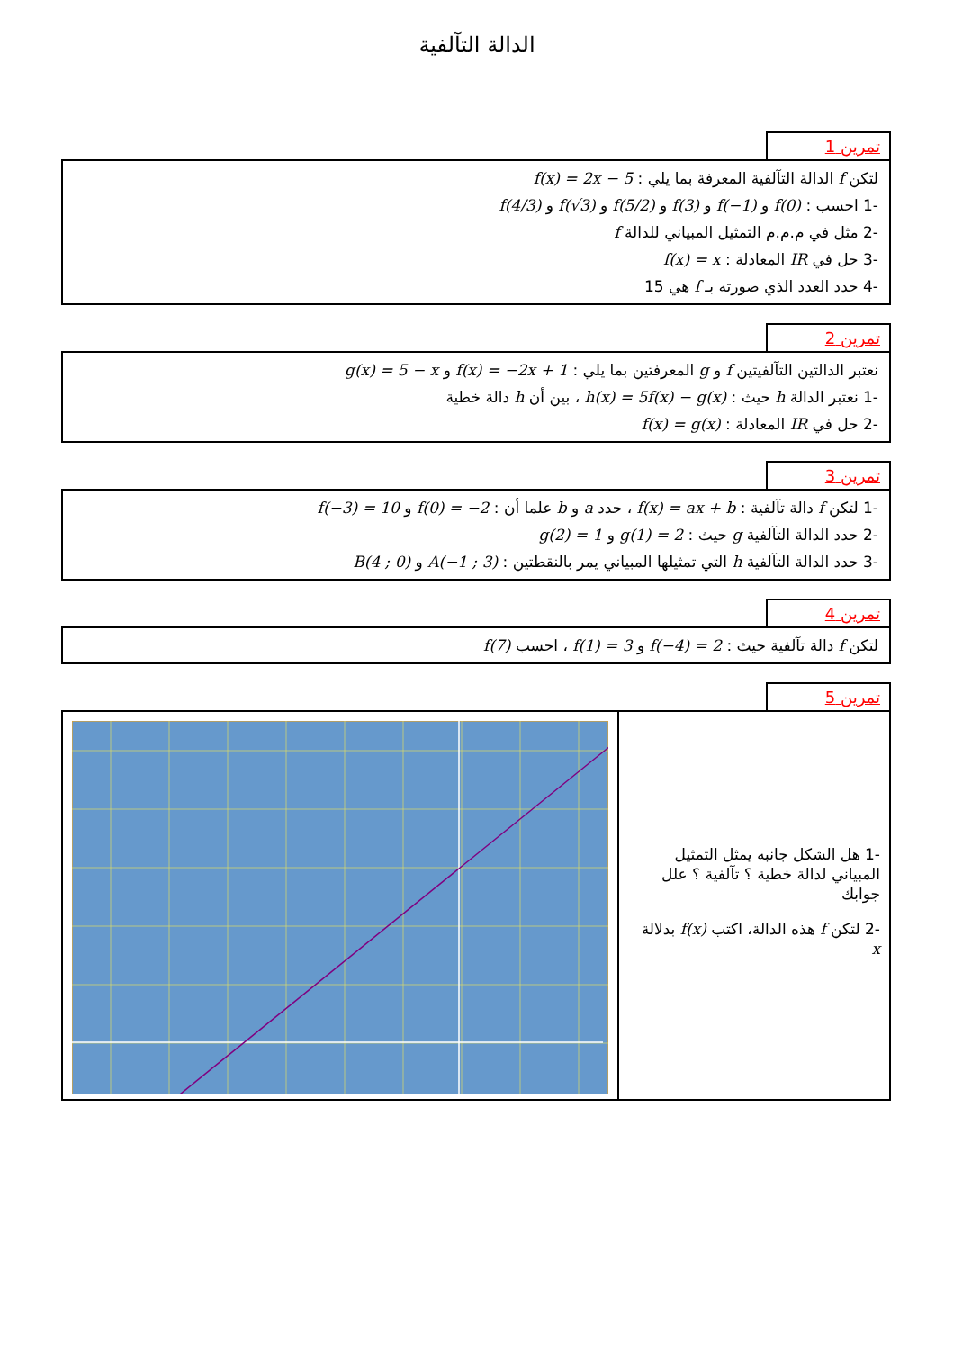الدالة التآلفية
تمرين 1
لتكن f الدالة التآلفية المعرفة بما يلي : f(x) = 2x − 5
-1 احسب : f(0) و f(−1) و f(3) و f(5/2) و f(√3) و f(4/3)
-2 مثل في م.م.م التمثيل المبياني للدالة f
-3 حل في IR المعادلة : f(x) = x
-4 حدد العدد الذي صورته بـ f هي 15
تمرين 2
نعتبر الدالتين التآلفيتين f و g المعرفتين بما يلي : f(x) = −2x + 1 و g(x) = 5 − x
-1 نعتبر الدالة h حيث : h(x) = 5f(x) − g(x) ، بين أن h دالة خطية
-2 حل في IR المعادلة : f(x) = g(x)
تمرين 3
-1 لتكن f دالة تآلفية : f(x) = ax + b ، حدد a و b علما أن : f(0) = −2 و f(−3) = 10
-2 حدد الدالة التآلفية g حيث : g(1) = 2 و g(2) = 1
-3 حدد الدالة التآلفية h التي تمثيلها المبياني يمر بالنقطتين : A(−1 ; 3) و B(4 ; 0)
تمرين 4
لتكن f دالة تآلفية حيث : f(−4) = 2 و f(1) = 3 ، احسب f(7)
تمرين 5
-1 هل الشكل جانبه يمثل التمثيل المبياني لدالة خطية ؟ تآلفية ؟ علل جوابك
-2 لتكن f هذه الدالة، اكتب f(x) بدلالة x